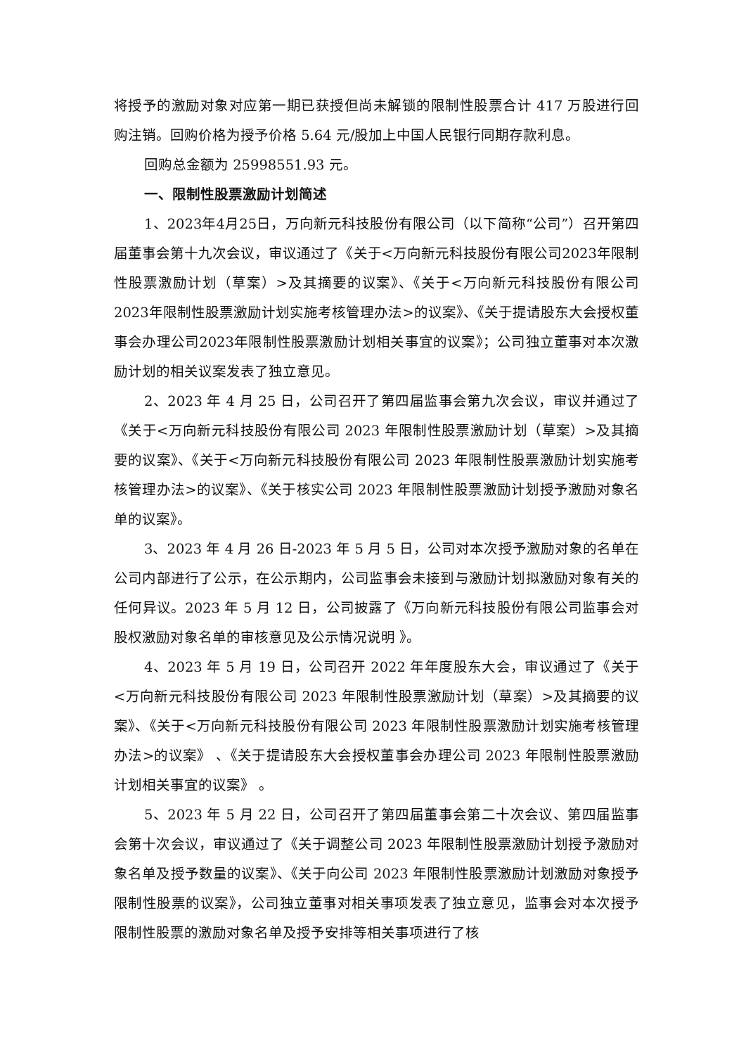将授予的激励对象对应第一期已获授但尚未解锁的限制性股票合计 417 万股进行回购注销。回购价格为授予价格 5.64 元/股加上中国人民银行同期存款利息。
回购总金额为 25998551.93 元。
一、限制性股票激励计划简述
1、2023年4月25日，万向新元科技股份有限公司（以下简称“公司”）召开第四届董事会第十九次会议，审议通过了《关于<万向新元科技股份有限公司2023年限制性股票激励计划（草案）>及其摘要的议案》、《关于<万向新元科技股份有限公司2023年限制性股票激励计划实施考核管理办法>的议案》、《关于提请股东大会授权董事会办理公司2023年限制性股票激励计划相关事宜的议案》；公司独立董事对本次激励计划的相关议案发表了独立意见。
2、2023 年 4 月 25 日，公司召开了第四届监事会第九次会议，审议并通过了《关于<万向新元科技股份有限公司 2023 年限制性股票激励计划（草案）>及其摘要的议案》、《关于<万向新元科技股份有限公司 2023 年限制性股票激励计划实施考核管理办法>的议案》、《关于核实公司 2023 年限制性股票激励计划授予激励对象名单的议案》。
3、2023 年 4 月 26 日-2023 年 5 月 5 日，公司对本次授予激励对象的名单在公司内部进行了公示，在公示期内，公司监事会未接到与激励计划拟激励对象有关的任何异议。2023 年 5 月 12 日，公司披露了《万向新元科技股份有限公司监事会对股权激励对象名单的审核意见及公示情况说明 》。
4、2023 年 5 月 19 日，公司召开 2022 年年度股东大会，审议通过了《关于<万向新元科技股份有限公司 2023 年限制性股票激励计划（草案）>及其摘要的议案》、《关于<万向新元科技股份有限公司 2023 年限制性股票激励计划实施考核管理办法>的议案》 、《关于提请股东大会授权董事会办理公司 2023 年限制性股票激励计划相关事宜的议案》 。
5、2023 年 5 月 22 日，公司召开了第四届董事会第二十次会议、第四届监事会第十次会议，审议通过了《关于调整公司 2023 年限制性股票激励计划授予激励对象名单及授予数量的议案》、《关于向公司 2023 年限制性股票激励计划激励对象授予限制性股票的议案》，公司独立董事对相关事项发表了独立意见，监事会对本次授予限制性股票的激励对象名单及授予安排等相关事项进行了核